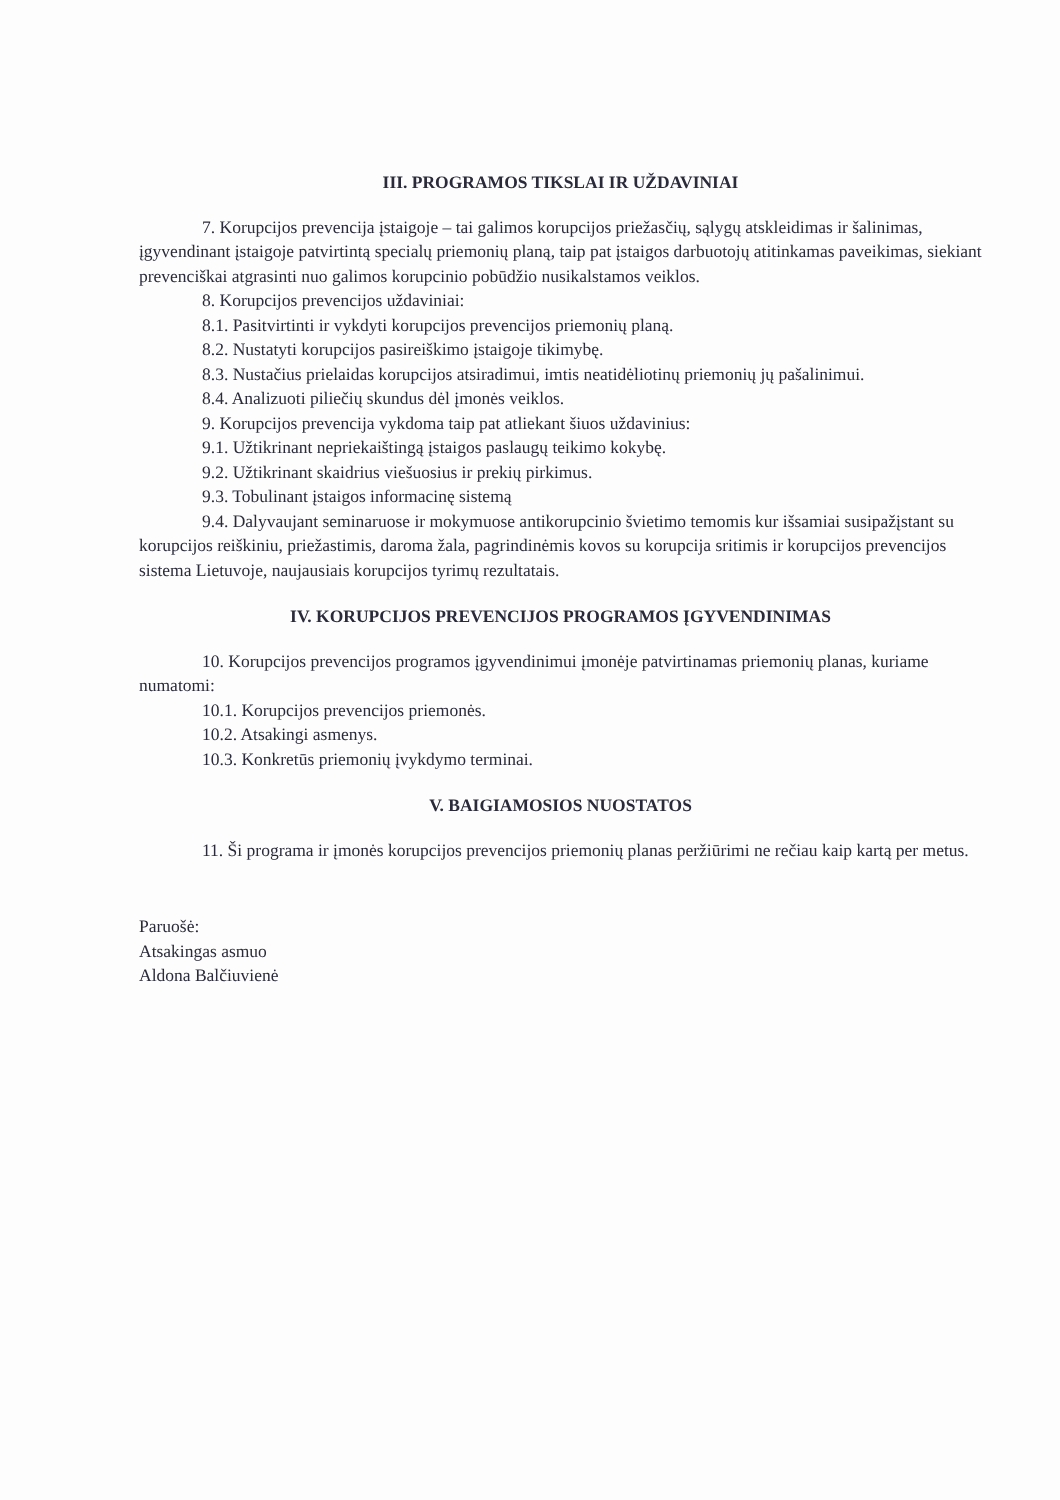III. PROGRAMOS TIKSLAI IR UŽDAVINIAI
7. Korupcijos prevencija įstaigoje – tai galimos korupcijos priežasčių, sąlygų atskleidimas ir šalinimas, įgyvendinant įstaigoje patvirtintą specialų priemonių planą, taip pat įstaigos darbuotojų atitinkamas paveikimas, siekiant prevenciškai atgrasinti nuo galimos korupcinio pobūdžio nusikalstamos veiklos.
8. Korupcijos prevencijos uždaviniai:
8.1. Pasitvirtinti ir vykdyti korupcijos prevencijos priemonių planą.
8.2. Nustatyti korupcijos pasireiškimo įstaigoje tikimybę.
8.3. Nustačius prielaidas korupcijos atsiradimui, imtis neatidėliotinų priemonių jų pašalinimui.
8.4. Analizuoti piliečių skundus dėl įmonės veiklos.
9. Korupcijos prevencija vykdoma taip pat atliekant šiuos uždavinius:
9.1. Užtikrinant nepriekaištingą įstaigos paslaugų teikimo kokybę.
9.2. Užtikrinant skaidrius viešuosius ir prekių pirkimus.
9.3. Tobulinant įstaigos informacinę sistemą
9.4. Dalyvaujant seminaruose ir mokymuose antikorupcinio švietimo temomis kur išsamiai susipažįstant su korupcijos reiškiniu, priežastimis, daroma žala, pagrindinėmis kovos su korupcija sritimis ir korupcijos prevencijos sistema Lietuvoje, naujausiais korupcijos tyrimų rezultatais.
IV. KORUPCIJOS PREVENCIJOS PROGRAMOS ĮGYVENDINIMAS
10. Korupcijos prevencijos programos įgyvendinimui įmonėje patvirtinamas priemonių planas, kuriame numatomi:
10.1. Korupcijos prevencijos priemonės.
10.2. Atsakingi asmenys.
10.3. Konkretūs priemonių įvykdymo terminai.
V. BAIGIAMOSIOS NUOSTATOS
11. Ši programa ir įmonės korupcijos prevencijos priemonių planas peržiūrimi ne rečiau kaip kartą per metus.
Paruošė:
Atsakingas asmuo
Aldona Balčiuvienė